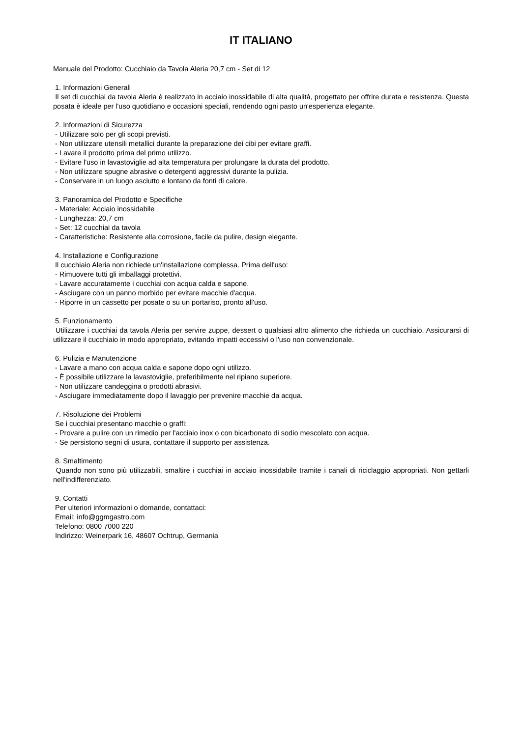IT ITALIANO
Manuale del Prodotto: Cucchiaio da Tavola Aleria 20,7 cm - Set di 12
1. Informazioni Generali
Il set di cucchiai da tavola Aleria è realizzato in acciaio inossidabile di alta qualità, progettato per offrire durata e resistenza. Questa posata è ideale per l'uso quotidiano e occasioni speciali, rendendo ogni pasto un'esperienza elegante.
2. Informazioni di Sicurezza
- Utilizzare solo per gli scopi previsti.
- Non utilizzare utensili metallici durante la preparazione dei cibi per evitare graffi.
- Lavare il prodotto prima del primo utilizzo.
- Evitare l'uso in lavastoviglie ad alta temperatura per prolungare la durata del prodotto.
- Non utilizzare spugne abrasive o detergenti aggressivi durante la pulizia.
- Conservare in un luogo asciutto e lontano da fonti di calore.
3. Panoramica del Prodotto e Specifiche
- Materiale: Acciaio inossidabile
- Lunghezza: 20,7 cm
- Set: 12 cucchiai da tavola
- Caratteristiche: Resistente alla corrosione, facile da pulire, design elegante.
4. Installazione e Configurazione
Il cucchiaio Aleria non richiede un'installazione complessa. Prima dell'uso:
- Rimuovere tutti gli imballaggi protettivi.
- Lavare accuratamente i cucchiai con acqua calda e sapone.
- Asciugare con un panno morbido per evitare macchie d'acqua.
- Riporre in un cassetto per posate o su un portariso, pronto all'uso.
5. Funzionamento
Utilizzare i cucchiai da tavola Aleria per servire zuppe, dessert o qualsiasi altro alimento che richieda un cucchiaio. Assicurarsi di utilizzare il cucchiaio in modo appropriato, evitando impatti eccessivi o l'uso non convenzionale.
6. Pulizia e Manutenzione
- Lavare a mano con acqua calda e sapone dopo ogni utilizzo.
- È possibile utilizzare la lavastoviglie, preferibilmente nel ripiano superiore.
- Non utilizzare candeggina o prodotti abrasivi.
- Asciugare immediatamente dopo il lavaggio per prevenire macchie da acqua.
7. Risoluzione dei Problemi
Se i cucchiai presentano macchie o graffi:
- Provare a pulire con un rimedio per l'acciaio inox o con bicarbonato di sodio mescolato con acqua.
- Se persistono segni di usura, contattare il supporto per assistenza.
8. Smaltimento
Quando non sono più utilizzabili, smaltire i cucchiai in acciaio inossidabile tramite i canali di riciclaggio appropriati. Non gettarli nell'indifferenziato.
9. Contatti
Per ulteriori informazioni o domande, contattaci:
Email: info@ggmgastro.com
Telefono: 0800 7000 220
Indirizzo: Weinerpark 16, 48607 Ochtrup, Germania